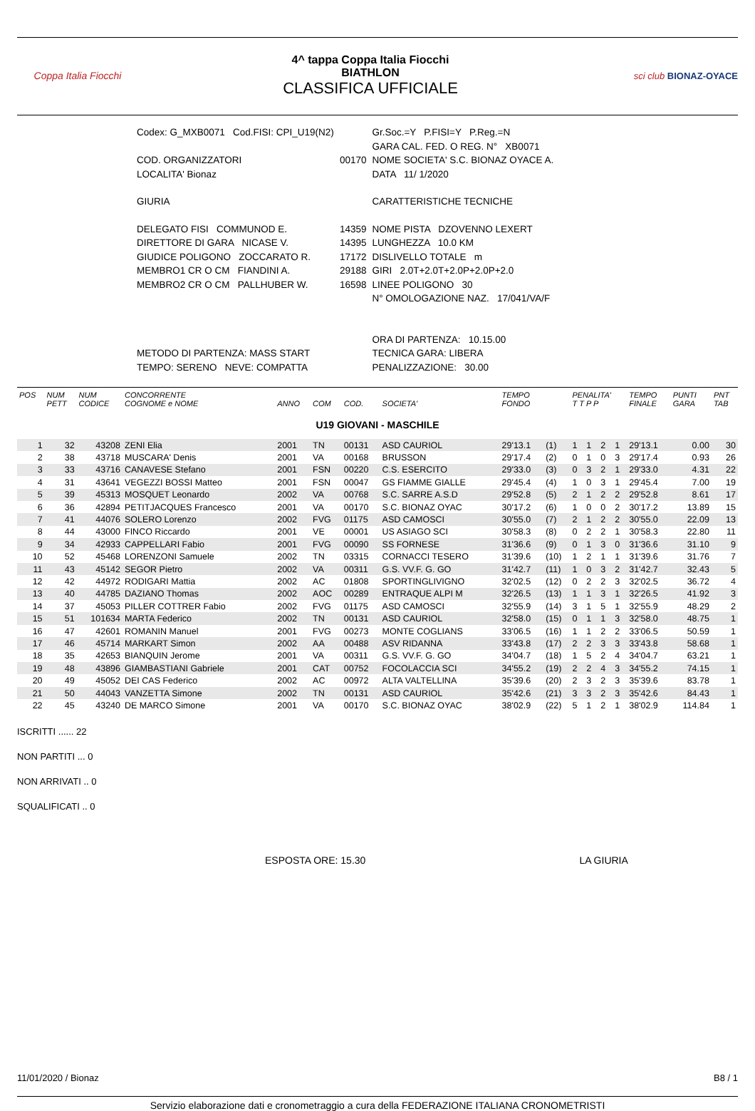Coppa Italia Fiocchi
4^ tappa Coppa Italia Fiocchi
BIATHLON
CLASSIFICA UFFICIALE
sci club BIONAZ-OYACE
| Codex: G_MXB0071 Cod.FISI: CPI_U19(N2) | | Gr.Soc.=Y P.FISI=Y P.Reg.=N |
| | | GARA CAL. FED. O REG. N° XB0071 |
| COD. ORGANIZZATORI | 00170 | NOME SOCIETA' S.C. BIONAZ OYACE A. |
| LOCALITA' Bionaz | | DATA 11/ 1/2020 |
| GIURIA | | CARATTERISTICHE TECNICHE |
| DELEGATO FISI COMMUNOD E. | 14359 | NOME PISTA DZOVENNO LEXERT |
| DIRETTORE DI GARA NICASE V. | 14395 | LUNGHEZZA 10.0 KM |
| GIUDICE POLIGONO ZOCCARATO R. | 17172 | DISLIVELLO TOTALE m |
| MEMBRO1 CR O CM FIANDINI A. | 29188 | GIRI 2.0T+2.0T+2.0P+2.0P+2.0 |
| MEMBRO2 CR O CM PALLHUBER W. | 16598 | LINEE POLIGONO 30 |
| | | N° OMOLOGAZIONE NAZ. 17/041/VA/F |
| | | ORA DI PARTENZA: 10.15.00 |
| METODO DI PARTENZA: MASS START | | TECNICA GARA: LIBERA |
| TEMPO: SERENO NEVE: COMPATTA | | PENALIZZAZIONE: 30.00 |
| POS | NUM PETT | NUM CODICE | CONCORRENTE COGNOME e NOME | ANNO | COM | COD. | SOCIETA' | TEMPO FONDO | | PENALITA' T T P P | | | | TEMPO FINALE | PUNTI GARA | PNT TAB |
| --- | --- | --- | --- | --- | --- | --- | --- | --- | --- | --- | --- | --- | --- | --- | --- | --- |
| U19 GIOVANI - MASCHILE | | | | | | | | | | | | | | | | |
| 1 | 32 | 43208 | ZENI Elia | 2001 | TN | 00131 | ASD CAURIOL | 29'13.1 | (1) | 1 | 1 | 2 | 1 | 29'13.1 | 0.00 | 30 |
| 2 | 38 | 43718 | MUSCARA' Denis | 2001 | VA | 00168 | BRUSSON | 29'17.4 | (2) | 0 | 1 | 0 | 3 | 29'17.4 | 0.93 | 26 |
| 3 | 33 | 43716 | CANAVESE Stefano | 2001 | FSN | 00220 | C.S. ESERCITO | 29'33.0 | (3) | 0 | 3 | 2 | 1 | 29'33.0 | 4.31 | 22 |
| 4 | 31 | 43641 | VEGEZZI BOSSI Matteo | 2001 | FSN | 00047 | GS FIAMME GIALLE | 29'45.4 | (4) | 1 | 0 | 3 | 1 | 29'45.4 | 7.00 | 19 |
| 5 | 39 | 45313 | MOSQUET Leonardo | 2002 | VA | 00768 | S.C. SARRE A.S.D | 29'52.8 | (5) | 2 | 1 | 2 | 2 | 29'52.8 | 8.61 | 17 |
| 6 | 36 | 42894 | PETITJACQUES Francesco | 2001 | VA | 00170 | S.C. BIONAZ OYAC | 30'17.2 | (6) | 1 | 0 | 0 | 2 | 30'17.2 | 13.89 | 15 |
| 7 | 41 | 44076 | SOLERO Lorenzo | 2002 | FVG | 01175 | ASD CAMOSCI | 30'55.0 | (7) | 2 | 1 | 2 | 2 | 30'55.0 | 22.09 | 13 |
| 8 | 44 | 43000 | FINCO Riccardo | 2001 | VE | 00001 | US ASIAGO SCI | 30'58.3 | (8) | 0 | 2 | 2 | 1 | 30'58.3 | 22.80 | 11 |
| 9 | 34 | 42933 | CAPPELLARI Fabio | 2001 | FVG | 00090 | SS FORNESE | 31'36.6 | (9) | 0 | 1 | 3 | 0 | 31'36.6 | 31.10 | 9 |
| 10 | 52 | 45468 | LORENZONI Samuele | 2002 | TN | 03315 | CORNACCI TESERO | 31'39.6 | (10) | 1 | 2 | 1 | 1 | 31'39.6 | 31.76 | 7 |
| 11 | 43 | 45142 | SEGOR Pietro | 2002 | VA | 00311 | G.S. VV.F. G. GO | 31'42.7 | (11) | 1 | 0 | 3 | 2 | 31'42.7 | 32.43 | 5 |
| 12 | 42 | 44972 | RODIGARI Mattia | 2002 | AC | 01808 | SPORTINGLIVIGNO | 32'02.5 | (12) | 0 | 2 | 2 | 3 | 32'02.5 | 36.72 | 4 |
| 13 | 40 | 44785 | DAZIANO Thomas | 2002 | AOC | 00289 | ENTRAQUE ALPI M | 32'26.5 | (13) | 1 | 1 | 3 | 1 | 32'26.5 | 41.92 | 3 |
| 14 | 37 | 45053 | PILLER COTTRER Fabio | 2002 | FVG | 01175 | ASD CAMOSCI | 32'55.9 | (14) | 3 | 1 | 5 | 1 | 32'55.9 | 48.29 | 2 |
| 15 | 51 | 101634 | MARTA Federico | 2002 | TN | 00131 | ASD CAURIOL | 32'58.0 | (15) | 0 | 1 | 1 | 3 | 32'58.0 | 48.75 | 1 |
| 16 | 47 | 42601 | ROMANIN Manuel | 2001 | FVG | 00273 | MONTE COGLIANS | 33'06.5 | (16) | 1 | 1 | 2 | 2 | 33'06.5 | 50.59 | 1 |
| 17 | 46 | 45714 | MARKART Simon | 2002 | AA | 00488 | ASV RIDANNA | 33'43.8 | (17) | 2 | 2 | 3 | 3 | 33'43.8 | 58.68 | 1 |
| 18 | 35 | 42653 | BIANQUIN Jerome | 2001 | VA | 00311 | G.S. VV.F. G. GO | 34'04.7 | (18) | 1 | 5 | 2 | 4 | 34'04.7 | 63.21 | 1 |
| 19 | 48 | 43896 | GIAMBASTIANI Gabriele | 2001 | CAT | 00752 | FOCOLACCIA SCI | 34'55.2 | (19) | 2 | 2 | 4 | 3 | 34'55.2 | 74.15 | 1 |
| 20 | 49 | 45052 | DEI CAS Federico | 2002 | AC | 00972 | ALTA VALTELLINA | 35'39.6 | (20) | 2 | 3 | 2 | 3 | 35'39.6 | 83.78 | 1 |
| 21 | 50 | 44043 | VANZETTA Simone | 2002 | TN | 00131 | ASD CAURIOL | 35'42.6 | (21) | 3 | 3 | 2 | 3 | 35'42.6 | 84.43 | 1 |
| 22 | 45 | 43240 | DE MARCO Simone | 2001 | VA | 00170 | S.C. BIONAZ OYAC | 38'02.9 | (22) | 5 | 1 | 2 | 1 | 38'02.9 | 114.84 | 1 |
ISCRITTI ...... 22
NON PARTITI ... 0
NON ARRIVATI .. 0
SQUALIFICATI .. 0
ESPOSTA ORE: 15.30 LA GIURIA
11/01/2020 / Bionaz B8 / 1
Servizio elaborazione dati e cronometraggio a cura della FEDERAZIONE ITALIANA CRONOMETRISTI